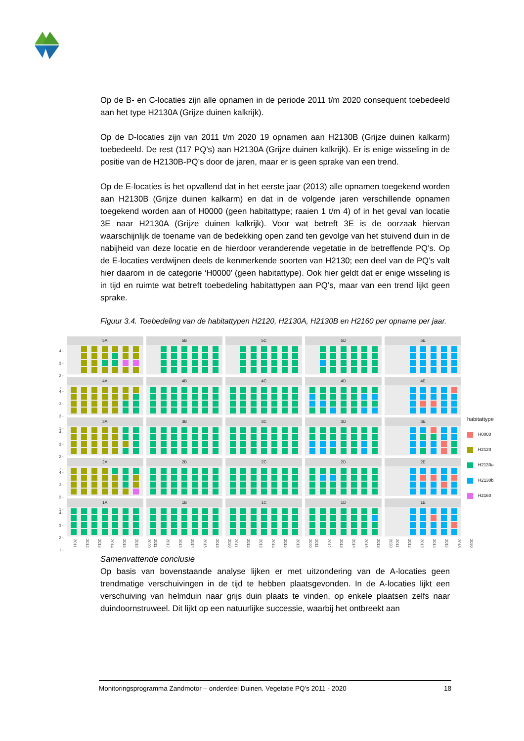Op de B- en C-locaties zijn alle opnamen in de periode 2011 t/m 2020 consequent toebedeeld aan het type H2130A (Grijze duinen kalkrijk).
Op de D-locaties zijn van 2011 t/m 2020 19 opnamen aan H2130B (Grijze duinen kalkarm) toebedeeld. De rest (117 PQ’s) aan H2130A (Grijze duinen kalkrijk). Er is enige wisseling in de positie van de H2130B-PQ’s door de jaren, maar er is geen sprake van een trend.
Op de E-locaties is het opvallend dat in het eerste jaar (2013) alle opnamen toegekend worden aan H2130B (Grijze duinen kalkarm) en dat in de volgende jaren verschillende opnamen toegekend worden aan of H0000 (geen habitattype; raaien 1 t/m 4) of in het geval van locatie 3E naar H2130A (Grijze duinen kalkrijk). Voor wat betreft 3E is de oorzaak hiervan waarschijnlijk de toename van de bedekking open zand ten gevolge van het stuivend duin in de nabijheid van deze locatie en de hierdoor veranderende vegetatie in de betreffende PQ’s. Op de E-locaties verdwijnen deels de kenmerkende soorten van H2130; een deel van de PQ’s valt hier daarom in de categorie ‘H0000’ (geen habitattype). Ook hier geldt dat er enige wisseling is in tijd en ruimte wat betreft toebedeling habitattypen aan PQ’s, maar van een trend lijkt geen sprake.
Figuur 3.4. Toebedeling van de habitattypen H2120, H2130A, H2130B en H2160 per opname per jaar.
4 -
3 -
2 -
1 -
5A 5B 5C 5D 5E
4 -
3 -
2 -
1 -
4A 4B 4C 4D 4E
4 -
3 -
2 -
1 -
3A 3B 3C 3D 3E
4 -
3 -
2 -
1 -
2A 2B 2C 2D 2E
4 -
3 -
2 -
1 -
1A 1B 1C 1D 1E
2011 2012 2013 2014 2015 2018 2020
2011 2012 2013 2014 2015 2018 2020
2011 2012 2013 2014 2015 2018 2020
2011 2012 2013 2014 2015 2018 2020
2011 2012 2013 2014 2015 2018 2020
habitattype
H0000
H2120
H2130a
H2130b
H2160
Samenvattende conclusie
Op basis van bovenstaande analyse lijken er met uitzondering van de A-locaties geen trendmatige verschuivingen in de tijd te hebben plaatsgevonden. In de A-locaties lijkt een verschuiving van helmduin naar grijs duin plaats te vinden, op enkele plaatsen zelfs naar duindoornstruweel. Dit lijkt op een natuurlijke successie, waarbij het ontbreekt aan
Monitoringsprogramma Zandmotor – onderdeel Duinen. Vegetatie PQ’s 2011 - 2020 18